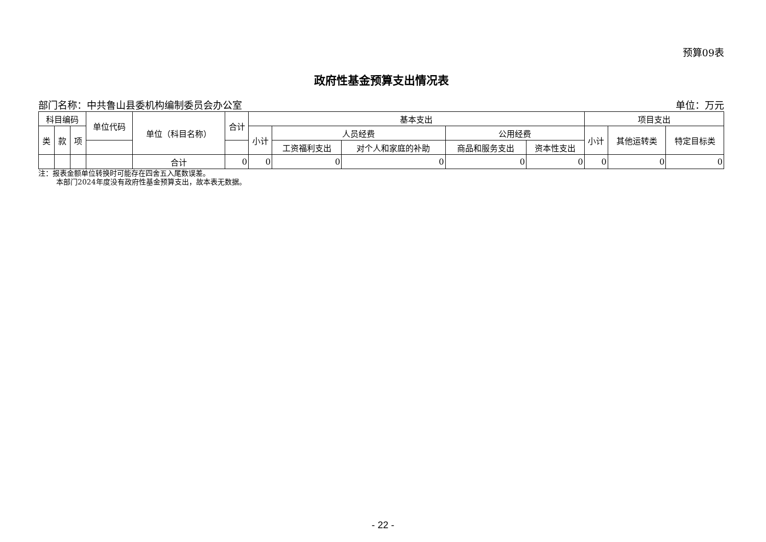预算09表
政府性基金预算支出情况表
部门名称：中共鲁山县委机构编制委员会办公室 单位：万元
| 科目编码 | | | 单位代码 | 单位（科目名称） | 合计 | 基本支出 | | | | | 项目支出 | | |
| --- | --- | --- | --- | --- | --- | --- | --- | --- | --- | --- | --- | --- | --- |
| 类 | 款 | 项 | | | | 小计 | 人员经费 | | 公用经费 | | 小计 | 其他运转类 | 特定目标类 |
| | | | | | | | 工资福利支出 | 对个人和家庭的补助 | 商品和服务支出 | 资本性支出 | | | |
| | | | | 合计 | 0 | 0 | 0 | 0 | 0 | 0 | 0 | 0 | 0 |
注：报表金额单位转换时可能存在四舍五入尾数误差。
   本部门2024年度没有政府性基金预算支出，故本表无数据。
- 22 -